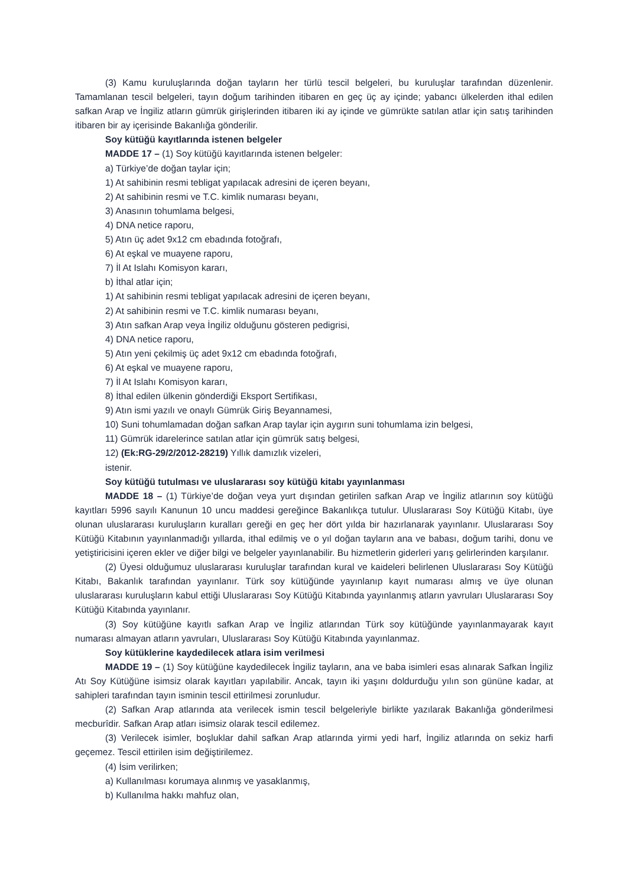(3) Kamu kuruluşlarında doğan tayların her türlü tescil belgeleri, bu kuruluşlar tarafından düzenlenir. Tamamlanan tescil belgeleri, tayın doğum tarihinden itibaren en geç üç ay içinde; yabancı ülkelerden ithal edilen safkan Arap ve İngiliz atların gümrük girişlerinden itibaren iki ay içinde ve gümrükte satılan atlar için satış tarihinden itibaren bir ay içerisinde Bakanlığa gönderilir.
Soy kütüğü kayıtlarında istenen belgeler
MADDE 17 – (1) Soy kütüğü kayıtlarında istenen belgeler:
a) Türkiye’de doğan taylar için;
1) At sahibinin resmi tebligat yapılacak adresini de içeren beyanı,
2) At sahibinin resmi ve T.C. kimlik numarası beyanı,
3) Anasının tohumlama belgesi,
4) DNA netice raporu,
5) Atın üç adet 9x12 cm ebadında fotoğrafı,
6) At eşkal ve muayene raporu,
7) İl At Islahı Komisyon kararı,
b) İthal atlar için;
1) At sahibinin resmi tebligat yapılacak adresini de içeren beyanı,
2) At sahibinin resmi ve T.C. kimlik numarası beyanı,
3) Atın safkan Arap veya İngiliz olduğunu gösteren pedigrisi,
4) DNA netice raporu,
5) Atın yeni çekilmiş üç adet 9x12 cm ebadında fotoğrafı,
6) At eşkal ve muayene raporu,
7) İl At Islahı Komisyon kararı,
8) İthal edilen ülkenin gönderdiği Eksport Sertifikası,
9) Atın ismi yazılı ve onaylı Gümrük Giriş Beyannamesi,
10) Suni tohumlamadan doğan safkan Arap taylar için aygırın suni tohumlama izin belgesi,
11) Gümrük idarelerince satılan atlar için gümrük satış belgesi,
12) (Ek:RG-29/2/2012-28219) Yıllık damızlık vizeleri,
istenir.
Soy kütüğü tutulması ve uluslararası soy kütüğü kitabı yayınlanması
MADDE 18 – (1) Türkiye’de doğan veya yurt dışından getirilen safkan Arap ve İngiliz atlarının soy kütüğü kayıtları 5996 sayılı Kanunun 10 uncu maddesi gereğince Bakanlıkça tutulur. Uluslararası Soy Kütüğü Kitabı, üye olunan uluslararası kuruluşların kuralları gereği en geç her dört yılda bir hazırlanarak yayınlanır. Uluslararası Soy Kütüğü Kitabının yayınlanmadığı yıllarda, ithal edilmiş ve o yıl doğan tayların ana ve babası, doğum tarihi, donu ve yetiştiricisini içeren ekler ve diğer bilgi ve belgeler yayınlanabilir. Bu hizmetlerin giderleri yarış gelirlerinden karşılanır.
(2) Üyesi olduğumuz uluslararası kuruluşlar tarafından kural ve kaideleri belirlenen Uluslararası Soy Kütüğü Kitabı, Bakanlık tarafından yayınlanır. Türk soy kütüğünde yayınlanıp kayıt numarası almış ve üye olunan uluslararası kuruluşların kabul ettiği Uluslararası Soy Kütüğü Kitabında yayınlanmış atların yavruları Uluslararası Soy Kütüğü Kitabında yayınlanır.
(3) Soy kütüğüne kayıtlı safkan Arap ve İngiliz atlarından Türk soy kütüğünde yayınlanmayarak kayıt numarası almayan atların yavruları, Uluslararası Soy Kütüğü Kitabında yayınlanmaz.
Soy kütüklerine kaydedilecek atlara isim verilmesi
MADDE 19 – (1) Soy kütüğüne kaydedilecek İngiliz tayların, ana ve baba isimleri esas alınarak Safkan İngiliz Atı Soy Kütüğüne isimsiz olarak kayıtları yapılabilir. Ancak, tayın iki yaşını doldurduğu yılın son gününe kadar, at sahipleri tarafından tayın isminin tescil ettirilmesi zorunludur.
(2) Safkan Arap atlarında ata verilecek ismin tescil belgeleriyle birlikte yazılarak Bakanlığa gönderilmesi mecburîdir. Safkan Arap atları isimsiz olarak tescil edilemez.
(3) Verilecek isimler, boşluklar dahil safkan Arap atlarında yirmi yedi harf, İngiliz atlarında on sekiz harfi geçemez. Tescil ettirilen isim değiştirilemez.
(4) İsim verilirken;
a) Kullanılması korumaya alınmış ve yasaklanmış,
b) Kullanılma hakkı mahfuz olan,